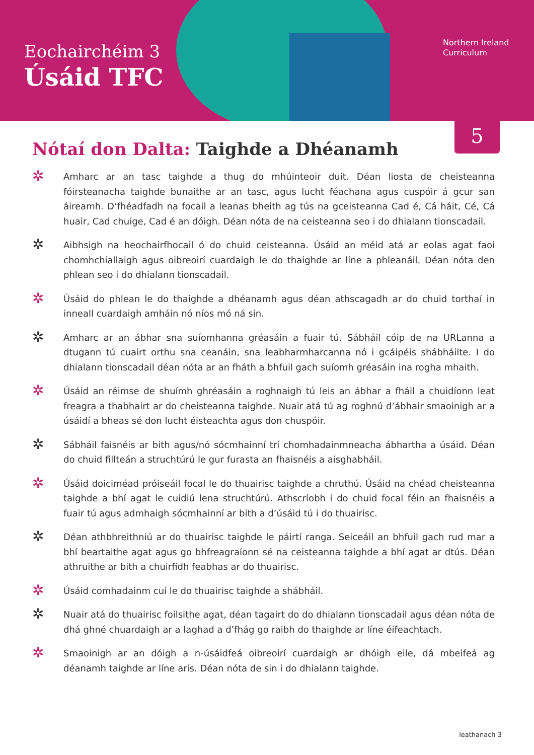Eochairchéim 3
Úsáid TFC
Northern Ireland
Curriculum
5
Nótaí don Dalta: Taighde a Dhéanamh
✲
Amharc ar an tasc taighde a thug do mhúinteoir duit. Déan liosta de cheisteanna fóirsteanacha taighde bunaithe ar an tasc, agus lucht féachana agus cuspóir á gcur san áireamh. D’fhéadfadh na focail a leanas bheith ag tús na gceisteanna Cad é, Cá háit, Cé, Cá huair, Cad chuige, Cad é an dóigh. Déan nóta de na ceisteanna seo i do dhialann tionscadail.
✲
Aibhsigh na heochairfhocail ó do chuid ceisteanna. Úsáid an méid atá ar eolas agat faoi chomhchiallaigh agus oibreoirí cuardaigh le do thaighde ar líne a phleanáil. Déan nóta den phlean seo i do dhialann tionscadail.
✲
Úsáid do phlean le do thaighde a dhéanamh agus déan athscagadh ar do chuid torthaí in inneall cuardaigh amháin nó níos mó ná sin.
✲
Amharc ar an ábhar sna suíomhanna gréasáin a fuair tú. Sábháil cóip de na URLanna a dtugann tú cuairt orthu sna ceanáin, sna leabharmharcanna nó i gcáipéis shábháilte. I do dhialann tionscadail déan nóta ar an fháth a bhfuil gach suíomh gréasáin ina rogha mhaith.
✲
Úsáid an réimse de shuímh ghréasáin a roghnaigh tú leis an ábhar a fháil a chuidíonn leat freagra a thabhairt ar do cheisteanna taighde. Nuair atá tú ag roghnú d’ábhair smaoinigh ar a úsáidí a bheas sé don lucht éisteachta agus don chuspóir.
✲
Sábháil faisnéis ar bith agus/nó sócmhainní trí chomhadainmneacha ábhartha a úsáid. Déan do chuid fillteán a struchtúrú le gur furasta an fhaisnéis a aisghabháil.
✲
Úsáid doiciméad próiseáil focal le do thuairisc taighde a chruthú. Úsáid na chéad cheisteanna taighde a bhí agat le cuidiú lena struchtúrú. Athscríobh i do chuid focal féin an fhaisnéis a fuair tú agus admhaigh sócmhainní ar bith a d’úsáid tú i do thuairisc.
✲
Déan athbhreithniú ar do thuairisc taighde le páirtí ranga. Seiceáil an bhfuil gach rud mar a bhí beartaithe agat agus go bhfreagraíonn sé na ceisteanna taighde a bhí agat ar dtús. Déan athruithe ar bith a chuirfidh feabhas ar do thuairisc.
✲
Úsáid comhadainm cuí le do thuairisc taighde a shábháil.
✲
Nuair atá do thuairisc foilsithe agat, déan tagairt do do dhialann tionscadail agus déan nóta de dhá ghné chuardaigh ar a laghad a d’fhág go raibh do thaighde ar líne éifeachtach.
✲
Smaoinigh ar an dóigh a n-úsáidfeá oibreoirí cuardaigh ar dhóigh eile, dá mbeifeá ag déanamh taighde ar líne arís. Déan nóta de sin i do dhialann taighde.
leathanach 3